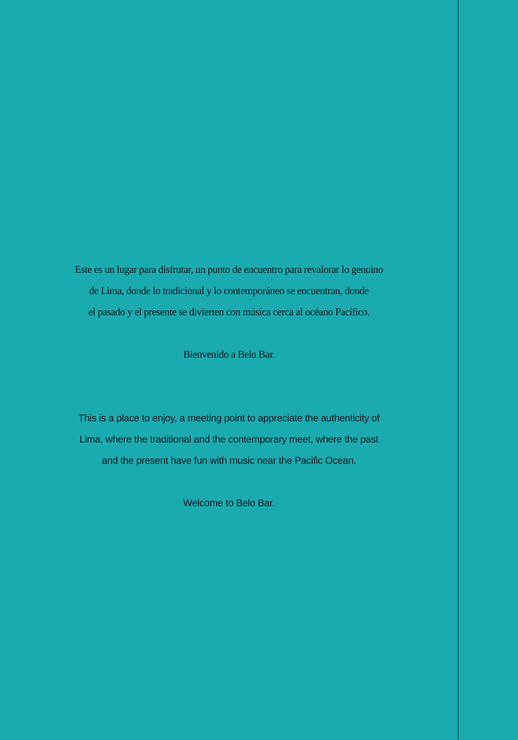Este es un lugar para disfrutar, un punto de encuentro para revalorar lo genuino
de Lima, donde lo tradicional y lo contemporáneo se encuentran, donde
el pasado y el presente se divierten con música cerca al océano Pacífico.
Bienvenido a Belo Bar.
This is a place to enjoy, a meeting point to appreciate the authenticity of
Lima, where the traditional and the contemporary meet, where the past
and the present have fun with music near the Pacific Ocean.
Welcome to Belo Bar.